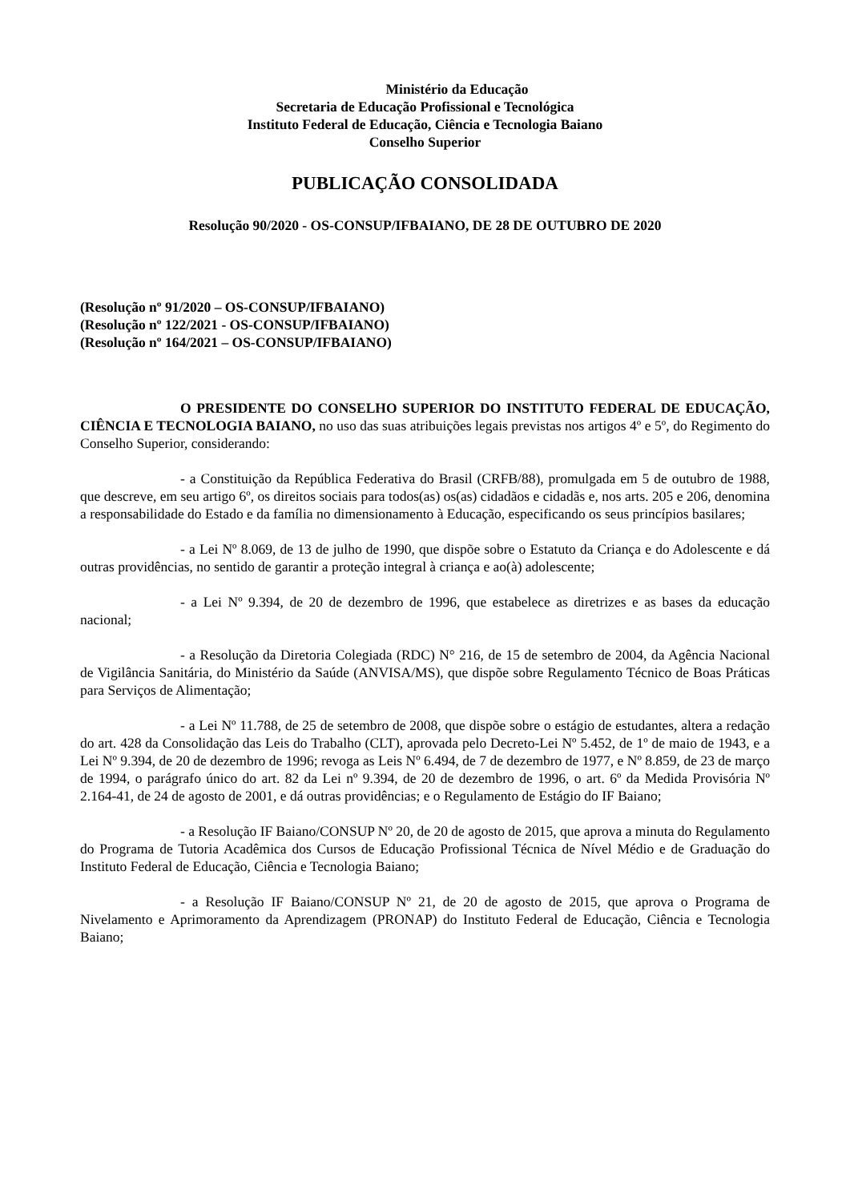Ministério da Educação
Secretaria de Educação Profissional e Tecnológica
Instituto Federal de Educação, Ciência e Tecnologia Baiano
Conselho Superior
PUBLICAÇÃO CONSOLIDADA
Resolução 90/2020 - OS-CONSUP/IFBAIANO, DE 28 DE OUTUBRO DE 2020
(Resolução nº 91/2020 – OS-CONSUP/IFBAIANO)
(Resolução nº 122/2021 - OS-CONSUP/IFBAIANO)
(Resolução nº 164/2021 – OS-CONSUP/IFBAIANO)
O PRESIDENTE DO CONSELHO SUPERIOR DO INSTITUTO FEDERAL DE EDUCAÇÃO, CIÊNCIA E TECNOLOGIA BAIANO, no uso das suas atribuições legais previstas nos artigos 4º e 5º, do Regimento do Conselho Superior, considerando:
- a Constituição da República Federativa do Brasil (CRFB/88), promulgada em 5 de outubro de 1988, que descreve, em seu artigo 6º, os direitos sociais para todos(as) os(as) cidadãos e cidadãs e, nos arts. 205 e 206, denomina a responsabilidade do Estado e da família no dimensionamento à Educação, especificando os seus princípios basilares;
- a Lei Nº 8.069, de 13 de julho de 1990, que dispõe sobre o Estatuto da Criança e do Adolescente e dá outras providências, no sentido de garantir a proteção integral à criança e ao(à) adolescente;
- a Lei Nº 9.394, de 20 de dezembro de 1996, que estabelece as diretrizes e as bases da educação nacional;
- a Resolução da Diretoria Colegiada (RDC) N° 216, de 15 de setembro de 2004, da Agência Nacional de Vigilância Sanitária, do Ministério da Saúde (ANVISA/MS), que dispõe sobre Regulamento Técnico de Boas Práticas para Serviços de Alimentação;
- a Lei Nº 11.788, de 25 de setembro de 2008, que dispõe sobre o estágio de estudantes, altera a redação do art. 428 da Consolidação das Leis do Trabalho (CLT), aprovada pelo Decreto-Lei Nº 5.452, de 1º de maio de 1943, e a Lei Nº 9.394, de 20 de dezembro de 1996; revoga as Leis Nº 6.494, de 7 de dezembro de 1977, e Nº 8.859, de 23 de março de 1994, o parágrafo único do art. 82 da Lei nº 9.394, de 20 de dezembro de 1996, o art. 6º da Medida Provisória Nº 2.164-41, de 24 de agosto de 2001, e dá outras providências; e o Regulamento de Estágio do IF Baiano;
- a Resolução IF Baiano/CONSUP Nº 20, de 20 de agosto de 2015, que aprova a minuta do Regulamento do Programa de Tutoria Acadêmica dos Cursos de Educação Profissional Técnica de Nível Médio e de Graduação do Instituto Federal de Educação, Ciência e Tecnologia Baiano;
- a Resolução IF Baiano/CONSUP Nº 21, de 20 de agosto de 2015, que aprova o Programa de Nivelamento e Aprimoramento da Aprendizagem (PRONAP) do Instituto Federal de Educação, Ciência e Tecnologia Baiano;